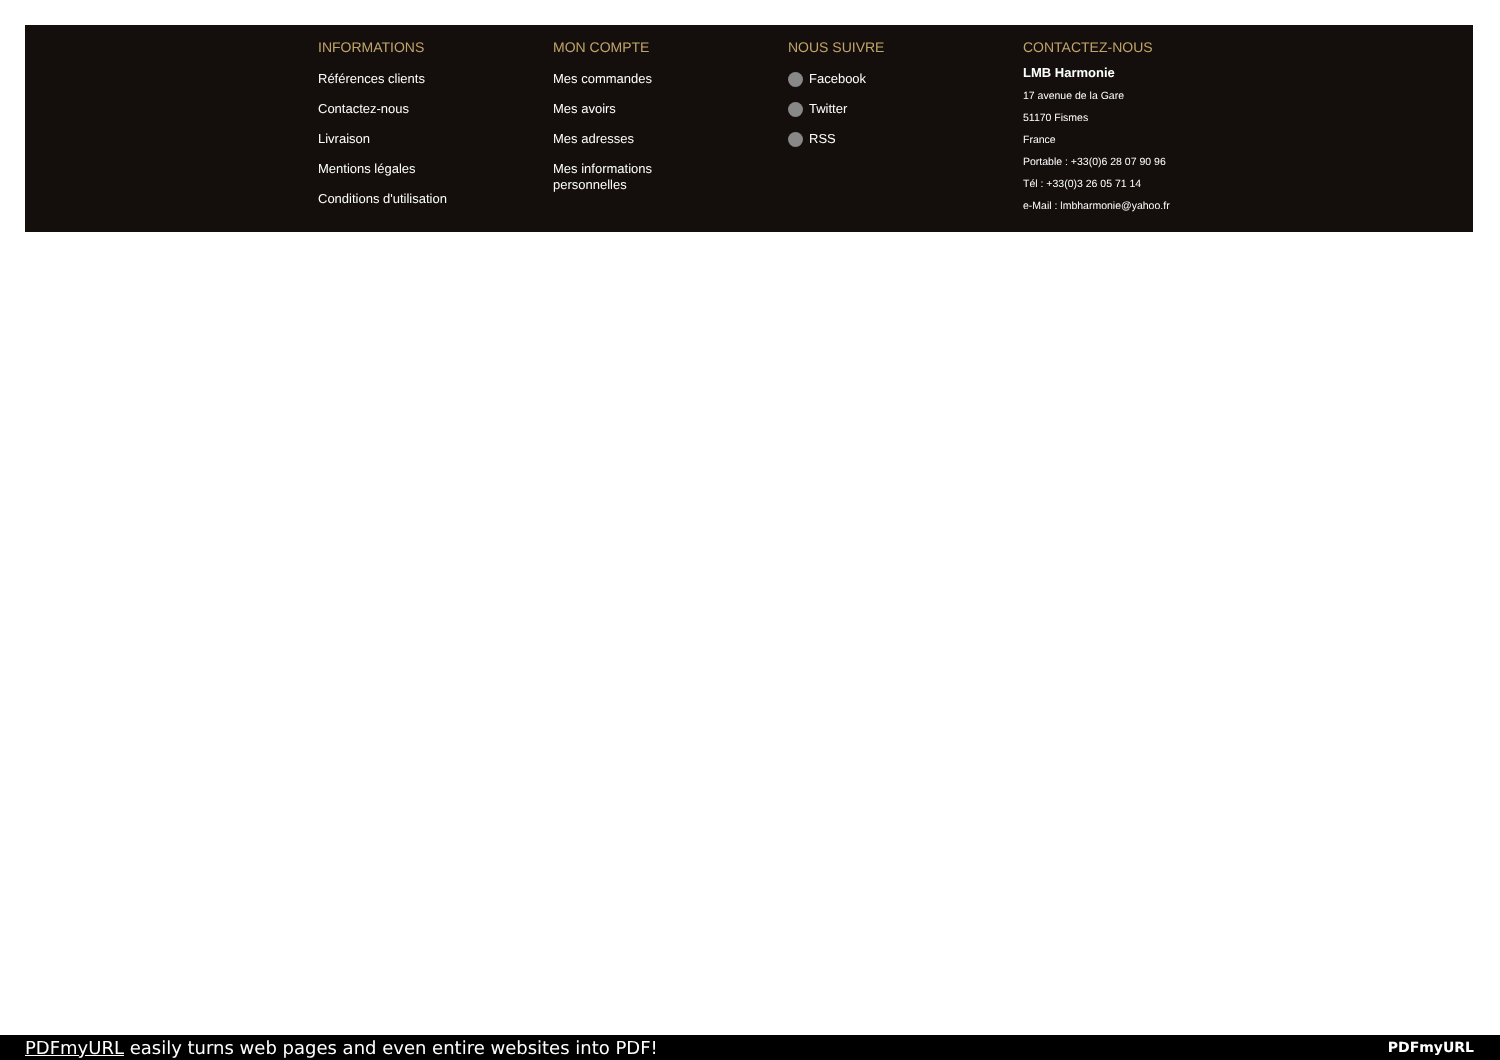INFORMATIONS
Références clients
Contactez-nous
Livraison
Mentions légales
Conditions d'utilisation
MON COMPTE
Mes commandes
Mes avoirs
Mes adresses
Mes informations
personnelles
NOUS SUIVRE
Facebook
Twitter
RSS
CONTACTEZ-NOUS
LMB Harmonie
17 avenue de la Gare
51170 Fismes
France
Portable : +33(0)6 28 07 90 96
Tél : +33(0)3 26 05 71 14
e-Mail : lmbharmonie@yahoo.fr
PDFmyURL easily turns web pages and even entire websites into PDF!
PDFmyURL